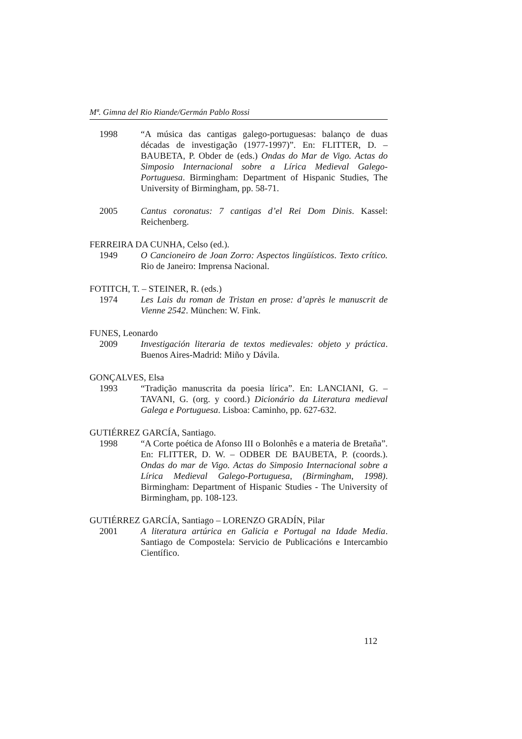Mª. Gimna del Rio Riande/Germán Pablo Rossi
1998 “A música das cantigas galego-portuguesas: balanço de duas décadas de investigação (1977-1997)”. En: FLITTER, D. – BAUBETA, P. Obder de (eds.) Ondas do Mar de Vigo. Actas do Simposio Internacional sobre a Lírica Medieval Galego-Portuguesa. Birmingham: Department of Hispanic Studies, The University of Birmingham, pp. 58-71.
2005 Cantus coronatus: 7 cantigas d’el Rei Dom Dinis. Kassel: Reichenberg.
FERREIRA DA CUNHA, Celso (ed.).
1949 O Cancioneiro de Joan Zorro: Aspectos lingüísticos. Texto crítico. Rio de Janeiro: Imprensa Nacional.
FOTITCH, T. – STEINER, R. (eds.)
1974 Les Lais du roman de Tristan en prose: d’après le manuscrit de Vienne 2542. München: W. Fink.
FUNES, Leonardo
2009 Investigación literaria de textos medievales: objeto y práctica. Buenos Aires-Madrid: Miño y Dávila.
GONÇALVES, Elsa
1993 “Tradição manuscrita da poesia lírica”. En: LANCIANI, G. – TAVANI, G. (org. y coord.) Dicionário da Literatura medieval Galega e Portuguesa. Lisboa: Caminho, pp. 627-632.
GUTIÉRREZ GARCÍA, Santiago.
1998 “A Corte poética de Afonso III o Bolonhês e a materia de Bretaña”. En: FLITTER, D. W. – ODBER DE BAUBETA, P. (coords.). Ondas do mar de Vigo. Actas do Simposio Internacional sobre a Lírica Medieval Galego-Portuguesa, (Birmingham, 1998). Birmingham: Department of Hispanic Studies - The University of Birmingham, pp. 108-123.
GUTIÉRREZ GARCÍA, Santiago – LORENZO GRADÍN, Pilar
2001 A literatura artúrica en Galicia e Portugal na Idade Media. Santiago de Compostela: Servicio de Publicacións e Intercambio Científico.
112